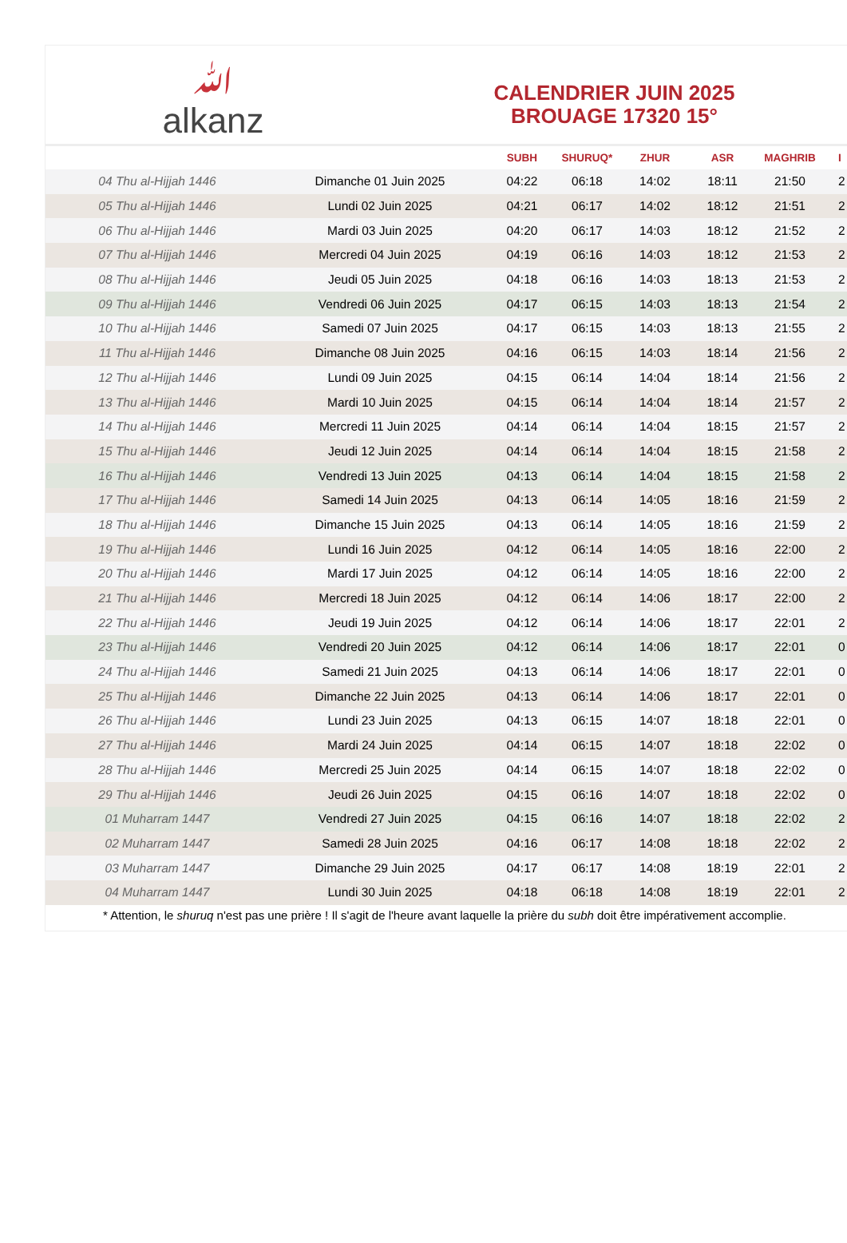ﷲ
alkanz
CALENDRIER JUIN 2025
BROUAGE 17320 15°
| | | SUBH | SHURUQ* | ZHUR | ASR | MAGHRIB | I |
| --- | --- | --- | --- | --- | --- | --- | --- |
| 04 Thu al-Hijjah 1446 | Dimanche 01 Juin 2025 | 04:22 | 06:18 | 14:02 | 18:11 | 21:50 | 2 |
| 05 Thu al-Hijjah 1446 | Lundi 02 Juin 2025 | 04:21 | 06:17 | 14:02 | 18:12 | 21:51 | 2 |
| 06 Thu al-Hijjah 1446 | Mardi 03 Juin 2025 | 04:20 | 06:17 | 14:03 | 18:12 | 21:52 | 2 |
| 07 Thu al-Hijjah 1446 | Mercredi 04 Juin 2025 | 04:19 | 06:16 | 14:03 | 18:12 | 21:53 | 2 |
| 08 Thu al-Hijjah 1446 | Jeudi 05 Juin 2025 | 04:18 | 06:16 | 14:03 | 18:13 | 21:53 | 2 |
| 09 Thu al-Hijjah 1446 | Vendredi 06 Juin 2025 | 04:17 | 06:15 | 14:03 | 18:13 | 21:54 | 2 |
| 10 Thu al-Hijjah 1446 | Samedi 07 Juin 2025 | 04:17 | 06:15 | 14:03 | 18:13 | 21:55 | 2 |
| 11 Thu al-Hijjah 1446 | Dimanche 08 Juin 2025 | 04:16 | 06:15 | 14:03 | 18:14 | 21:56 | 2 |
| 12 Thu al-Hijjah 1446 | Lundi 09 Juin 2025 | 04:15 | 06:14 | 14:04 | 18:14 | 21:56 | 2 |
| 13 Thu al-Hijjah 1446 | Mardi 10 Juin 2025 | 04:15 | 06:14 | 14:04 | 18:14 | 21:57 | 2 |
| 14 Thu al-Hijjah 1446 | Mercredi 11 Juin 2025 | 04:14 | 06:14 | 14:04 | 18:15 | 21:57 | 2 |
| 15 Thu al-Hijjah 1446 | Jeudi 12 Juin 2025 | 04:14 | 06:14 | 14:04 | 18:15 | 21:58 | 2 |
| 16 Thu al-Hijjah 1446 | Vendredi 13 Juin 2025 | 04:13 | 06:14 | 14:04 | 18:15 | 21:58 | 2 |
| 17 Thu al-Hijjah 1446 | Samedi 14 Juin 2025 | 04:13 | 06:14 | 14:05 | 18:16 | 21:59 | 2 |
| 18 Thu al-Hijjah 1446 | Dimanche 15 Juin 2025 | 04:13 | 06:14 | 14:05 | 18:16 | 21:59 | 2 |
| 19 Thu al-Hijjah 1446 | Lundi 16 Juin 2025 | 04:12 | 06:14 | 14:05 | 18:16 | 22:00 | 2 |
| 20 Thu al-Hijjah 1446 | Mardi 17 Juin 2025 | 04:12 | 06:14 | 14:05 | 18:16 | 22:00 | 2 |
| 21 Thu al-Hijjah 1446 | Mercredi 18 Juin 2025 | 04:12 | 06:14 | 14:06 | 18:17 | 22:00 | 2 |
| 22 Thu al-Hijjah 1446 | Jeudi 19 Juin 2025 | 04:12 | 06:14 | 14:06 | 18:17 | 22:01 | 2 |
| 23 Thu al-Hijjah 1446 | Vendredi 20 Juin 2025 | 04:12 | 06:14 | 14:06 | 18:17 | 22:01 | 0 |
| 24 Thu al-Hijjah 1446 | Samedi 21 Juin 2025 | 04:13 | 06:14 | 14:06 | 18:17 | 22:01 | 0 |
| 25 Thu al-Hijjah 1446 | Dimanche 22 Juin 2025 | 04:13 | 06:14 | 14:06 | 18:17 | 22:01 | 0 |
| 26 Thu al-Hijjah 1446 | Lundi 23 Juin 2025 | 04:13 | 06:15 | 14:07 | 18:18 | 22:01 | 0 |
| 27 Thu al-Hijjah 1446 | Mardi 24 Juin 2025 | 04:14 | 06:15 | 14:07 | 18:18 | 22:02 | 0 |
| 28 Thu al-Hijjah 1446 | Mercredi 25 Juin 2025 | 04:14 | 06:15 | 14:07 | 18:18 | 22:02 | 0 |
| 29 Thu al-Hijjah 1446 | Jeudi 26 Juin 2025 | 04:15 | 06:16 | 14:07 | 18:18 | 22:02 | 0 |
| 01 Muharram 1447 | Vendredi 27 Juin 2025 | 04:15 | 06:16 | 14:07 | 18:18 | 22:02 | 2 |
| 02 Muharram 1447 | Samedi 28 Juin 2025 | 04:16 | 06:17 | 14:08 | 18:18 | 22:02 | 2 |
| 03 Muharram 1447 | Dimanche 29 Juin 2025 | 04:17 | 06:17 | 14:08 | 18:19 | 22:01 | 2 |
| 04 Muharram 1447 | Lundi 30 Juin 2025 | 04:18 | 06:18 | 14:08 | 18:19 | 22:01 | 2 |
* Attention, le shuruq n'est pas une prière ! Il s'agit de l'heure avant laquelle la prière du subh doit être impérativement accomplie.